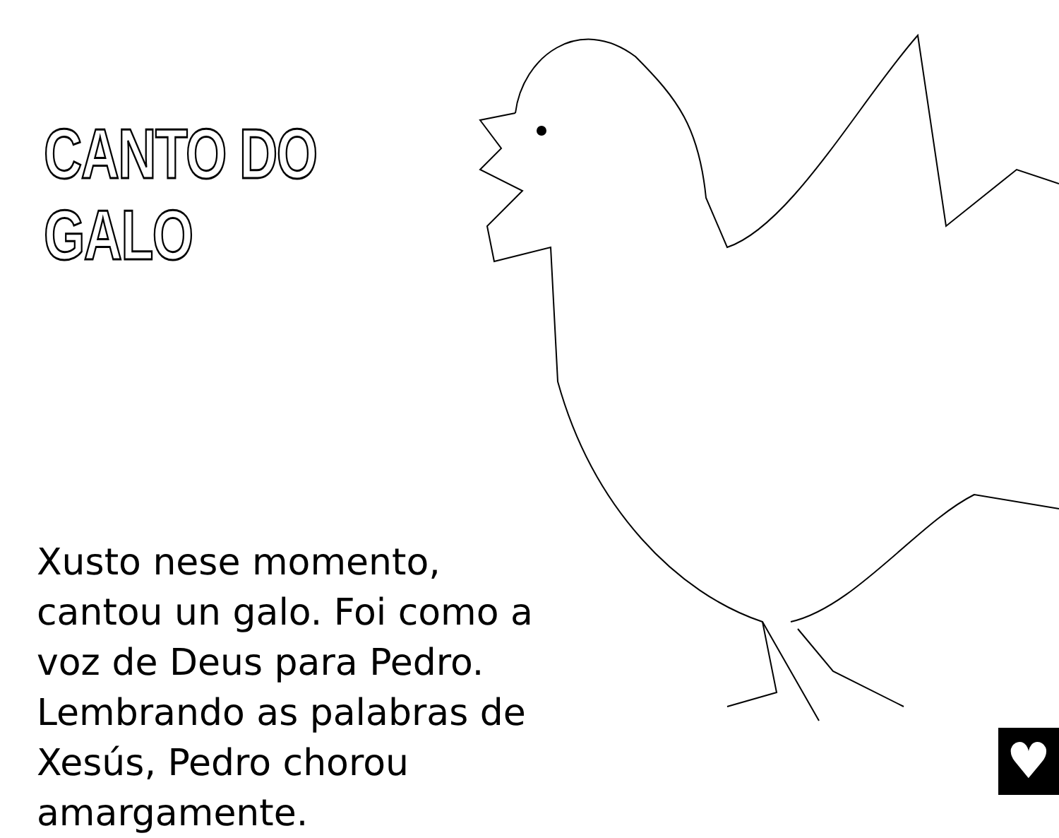CANTO DO GALO
Xusto nese momento, cantou un galo. Foi como a voz de Deus para Pedro. Lembrando as palabras de Xesús, Pedro chorou amargamente.
♥